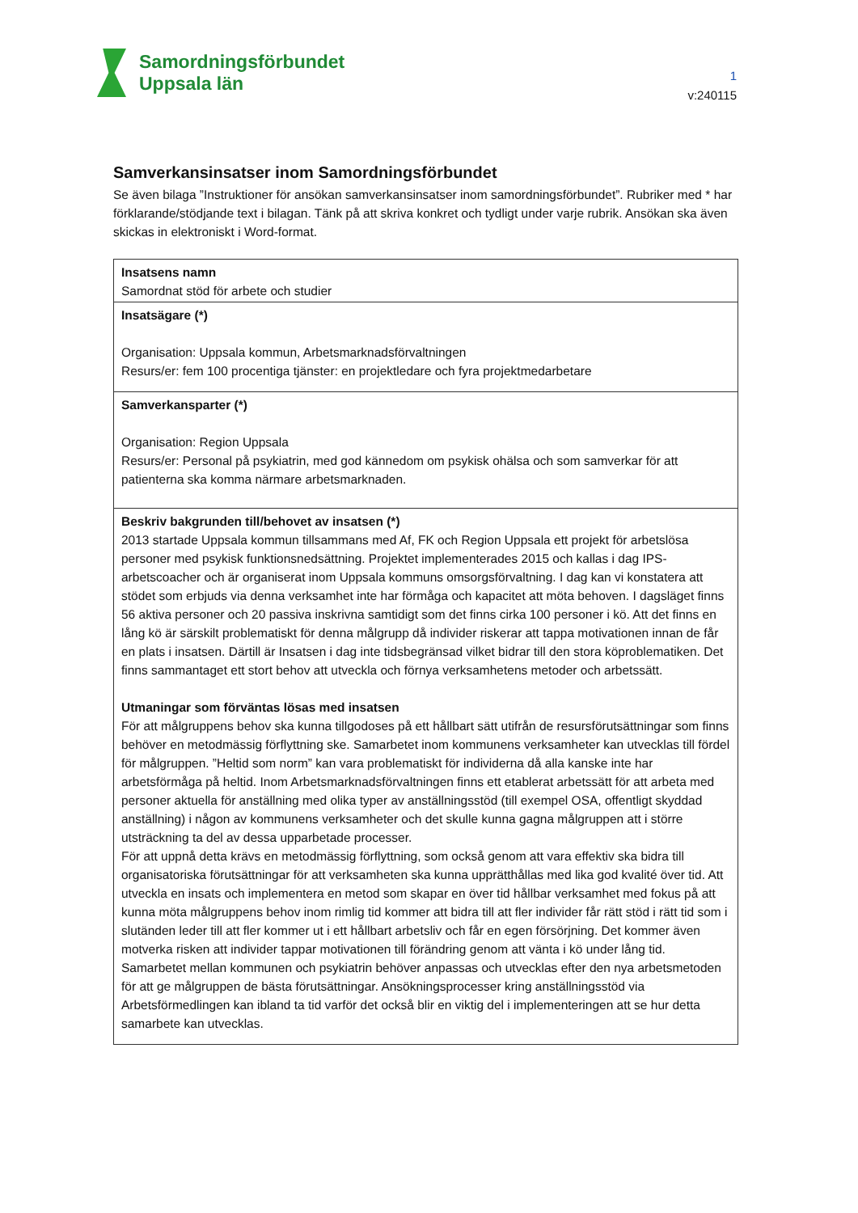Samordningsförbundet
Uppsala län
1
v:240115
Samverkansinsatser inom Samordningsförbundet
Se även bilaga ”Instruktioner för ansökan samverkansinsatser inom samordningsförbundet”. Rubriker med * har förklarande/stödjande text i bilagan. Tänk på att skriva konkret och tydligt under varje rubrik. Ansökan ska även skickas in elektroniskt i Word-format.
| Insatsens namn Samordnat stöd för arbete och studier |
| Insatsägare (*) Organisation: Uppsala kommun, Arbetsmarknadsförvaltningen Resurs/er: fem 100 procentiga tjänster: en projektledare och fyra projektmedarbetare |
| Samverkansparter (*) Organisation: Region Uppsala Resurs/er: Personal på psykiatrin, med god kännedom om psykisk ohälsa och som samverkar för att patienterna ska komma närmare arbetsmarknaden. |
| Beskriv bakgrunden till/behovet av insatsen (*) 2013 startade Uppsala kommun tillsammans med Af, FK och Region Uppsala ett projekt för arbetslösa personer med psykisk funktionsnedsättning. Projektet implementerades 2015 och kallas i dag IPS-arbetscoacher och är organiserat inom Uppsala kommuns omsorgsförvaltning. I dag kan vi konstatera att stödet som erbjuds via denna verksamhet inte har förmåga och kapacitet att möta behoven. I dagsläget finns 56 aktiva personer och 20 passiva inskrivna samtidigt som det finns cirka 100 personer i kö. Att det finns en lång kö är särskilt problematiskt för denna målgrupp då individer riskerar att tappa motivationen innan de får en plats i insatsen. Därtill är Insatsen i dag inte tidsbegränsad vilket bidrar till den stora köproblematiken. Det finns sammantaget ett stort behov att utveckla och förnya verksamhetens metoder och arbetssätt. Utmaningar som förväntas lösas med insatsen För att målgruppens behov ska kunna tillgodoses på ett hållbart sätt utifrån de resursförutsättningar som finns behöver en metodmässig förflyttning ske. Samarbetet inom kommunens verksamheter kan utvecklas till fördel för målgruppen. ”Heltid som norm” kan vara problematiskt för individerna då alla kanske inte har arbetsförmåga på heltid. Inom Arbetsmarknadsförvaltningen finns ett etablerat arbetssätt för att arbeta med personer aktuella för anställning med olika typer av anställningsstöd (till exempel OSA, offentligt skyddad anställning) i någon av kommunens verksamheter och det skulle kunna gagna målgruppen att i större utsträckning ta del av dessa upparbetade processer. För att uppnå detta krävs en metodmässig förflyttning, som också genom att vara effektiv ska bidra till organisatoriska förutsättningar för att verksamheten ska kunna upprätthållas med lika god kvalité över tid. Att utveckla en insats och implementera en metod som skapar en över tid hållbar verksamhet med fokus på att kunna möta målgruppens behov inom rimlig tid kommer att bidra till att fler individer får rätt stöd i rätt tid som i slutänden leder till att fler kommer ut i ett hållbart arbetsliv och får en egen försörjning. Det kommer även motverka risken att individer tappar motivationen till förändring genom att vänta i kö under lång tid. Samarbetet mellan kommunen och psykiatrin behöver anpassas och utvecklas efter den nya arbetsmetoden för att ge målgruppen de bästa förutsättningar. Ansökningsprocesser kring anställningsstöd via Arbetsförmedlingen kan ibland ta tid varför det också blir en viktig del i implementeringen att se hur detta samarbete kan utvecklas. |